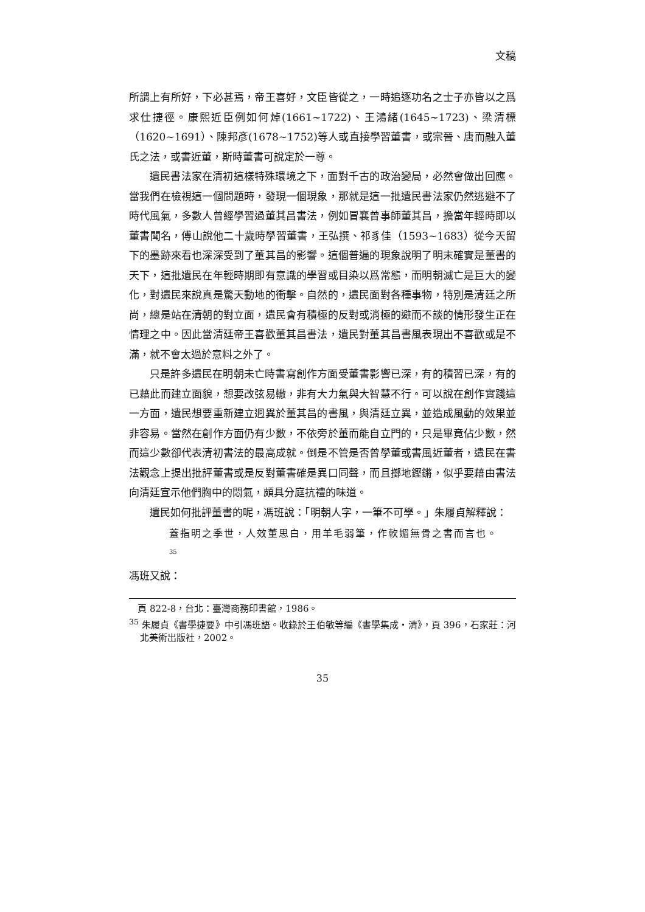文稿
所謂上有所好，下必甚焉，帝王喜好，文臣皆從之，一時追逐功名之士子亦皆以之爲求仕捷徑。康熙近臣例如何焯(1661~1722)、王鴻緒(1645~1723)、梁清標（1620~1691）、陳邦彥(1678~1752)等人或直接學習董書，或宗晉、唐而融入董氏之法，或書近董，斯時董書可說定於一尊。
遺民書法家在清初這樣特殊環境之下，面對千古的政治變局，必然會做出回應。當我們在檢視這一個問題時，發現一個現象，那就是這一批遺民書法家仍然逃避不了時代風氣，多數人曾經學習過董其昌書法，例如冒襄曾事師董其昌，擔當年輕時即以董書聞名，傅山說他二十歲時學習董書，王弘撰、祁豸佳（1593~1683）從今天留下的墨跡來看也深深受到了董其昌的影響。這個普遍的現象說明了明末確實是董書的天下，這批遺民在年輕時期即有意識的學習或目染以爲常態，而明朝滅亡是巨大的變化，對遺民來說真是驚天動地的衝擊。自然的，遺民面對各種事物，特別是清廷之所尚，總是站在清朝的對立面，遺民會有積極的反對或消極的避而不談的情形發生正在情理之中。因此當清廷帝王喜歡董其昌書法，遺民對董其昌書風表現出不喜歡或是不滿，就不會太過於意料之外了。
只是許多遺民在明朝未亡時書寫創作方面受董書影響已深，有的積習已深，有的已藉此而建立面貌，想要改弦易轍，非有大力氣與大智慧不行。可以說在創作實踐這一方面，遺民想要重新建立迥異於董其昌的書風，與清廷立異，並造成風動的效果並非容易。當然在創作方面仍有少數，不依旁於董而能自立門的，只是畢竟佔少數，然而這少數卻代表清初書法的最高成就。倒是不管是否曾學董或書風近董者，遺民在書法觀念上提出批評董書或是反對董書確是異口同聲，而且擲地鏗鏘，似乎要藉由書法向清廷宣示他們胸中的悶氣，頗具分庭抗禮的味道。
遺民如何批評董書的呢，馮班說：「明朝人字，一筆不可學。」朱履貞解釋說：
蓋指明之季世，人效董思白，用羊毛弱筆，作軟媚無骨之書而言也。
<sup>35</sup>
馮班又說：
頁 822-8，台北：臺灣商務印書館，1986。
<sup>35</sup> 朱履貞《書學捷要》中引馮班語。收錄於王伯敏等編《書學集成‧清》，頁 396，石家莊：河北美術出版社，2002。
35